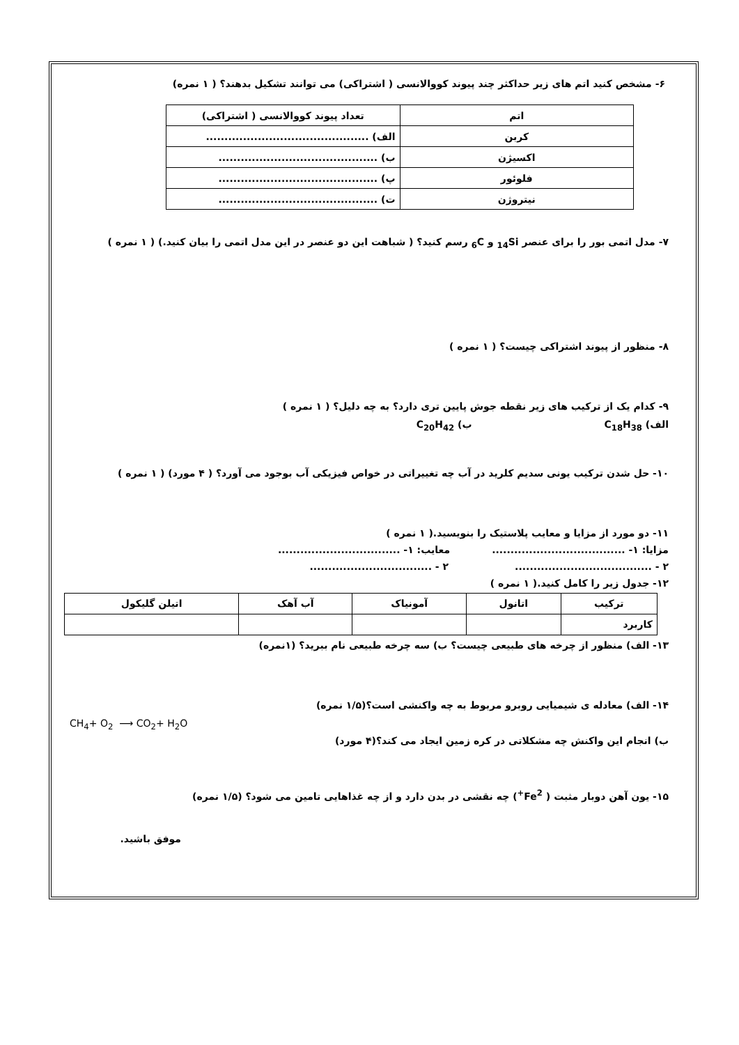۶- مشخص کنید اتم های زیر حداکثر چند پیوند کووالانسی ( اشتراکی) می توانند تشکیل بدهند؟ ( ۱ نمره)
| اتم | تعداد پیوند کووالانسی ( اشتراکی) |
| کربن | الف) ............................................ |
| اکسیژن | ب) ........................................... |
| فلوئور | پ) ........................................... |
| نیتروژن | ت) ........................................... |
۷- مدل اتمی بور را برای عنصر <sub>14</sub>Si و <sub>6</sub>C رسم کنید؟ ( شباهت این دو عنصر در این مدل اتمی را بیان کنید.) ( ۱ نمره )
۸- منظور از پیوند اشتراکی چیست؟ ( ۱ نمره )
۹- کدام یک از ترکیب های زیر نقطه جوش پایین تری دارد؟ به چه دلیل؟ ( ۱ نمره )
الف) C<sub>18</sub>H<sub>38</sub> ب) C<sub>20</sub>H<sub>42</sub>
۱۰- حل شدن ترکیب یونی سدیم کلرید در آب چه تغییراتی در خواص فیزیکی آب بوجود می آورد؟ ( ۴ مورد) ( ۱ نمره )
۱۱- دو مورد از مزایا و معایب پلاستیک را بنویسید.( ۱ نمره )
مزایا: ۱- .................................... معایب: ۱- .................................
۲ - ..................................... ۲ - .................................
۱۲- جدول زیر را کامل کنید.( ۱ نمره )
| ترکیب | اتانول | آمونیاک | آب آهک | اتیلن گلیکول |
| کاربرد | | | | |
۱۳- الف) منظور از چرخه های طبیعی چیست؟ ب) سه چرخه طبیعی نام ببرید؟ (۱نمره)
۱۴- الف) معادله ی شیمیایی روبرو مربوط به چه واکنشی است؟(۱/۵ نمره)
CH<sub>4</sub>+ O<sub>2</sub> ⟶ CO<sub>2</sub>+ H<sub>2</sub>O
ب) انجام این واکنش چه مشکلاتی در کره زمین ایجاد می کند؟(۴ مورد)
۱۵- یون آهن دوبار مثبت ( Fe<sup>2+</sup>) چه نقشی در بدن دارد و از چه غذاهایی تامین می شود؟ (۱/۵ نمره)
موفق باشید.